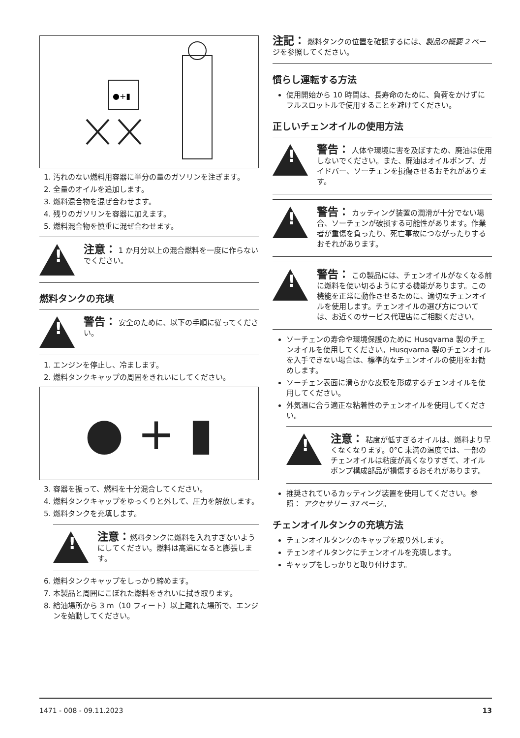●+▮
1. 汚れのない燃料用容器に半分の量のガソリンを注ぎます。
2. 全量のオイルを追加します。
3. 燃料混合物を混ぜ合わせます。
4. 残りのガソリンを容器に加えます。
5. 燃料混合物を慎重に混ぜ合わせます。
!
注意： 1 か月分以上の混合燃料を一度に作らないでください。
燃料タンクの充填
!
警告： 安全のために、以下の手順に従ってください。
1. エンジンを停止し、冷まします。
2. 燃料タンクキャップの周囲をきれいにしてください。
● + ▮
3. 容器を振って、燃料を十分混合してください。
4. 燃料タンクキャップをゆっくりと外して、圧力を解放します。
5. 燃料タンクを充填します。
!
注意：燃料タンクに燃料を入れすぎないようにしてください。燃料は高温になると膨張します。
6. 燃料タンクキャップをしっかり締めます。
7. 本製品と周囲にこぼれた燃料をきれいに拭き取ります。
8. 給油場所から 3 m（10 フィート）以上離れた場所で、エンジンを始動してください。
注記： 燃料タンクの位置を確認するには、製品の概要 2 ページを参照してください。
慣らし運転する方法
使用開始から 10 時間は、長寿命のために、負荷をかけずにフルスロットルで使用することを避けてください。
正しいチェンオイルの使用方法
!
警告： 人体や環境に害を及ぼすため、廃油は使用しないでください。また、廃油はオイルポンプ、ガイドバー、ソーチェンを損傷させるおそれがあります。
!
警告： カッティング装置の潤滑が十分でない場合、ソーチェンが破損する可能性があります。作業者が重傷を負ったり、死亡事故につながったりするおそれがあります。
!
警告： この製品には、チェンオイルがなくなる前に燃料を使い切るようにする機能があります。この機能を正常に動作させるために、適切なチェンオイルを使用します。チェンオイルの選び方については、お近くのサービス代理店にご相談ください。
ソーチェンの寿命や環境保護のために Husqvarna 製のチェンオイルを使用してください。Husqvarna 製のチェンオイルを入手できない場合は、標準的なチェンオイルの使用をお勧めします。
ソーチェン表面に滑らかな皮膜を形成するチェンオイルを使用してください。
外気温に合う適正な粘着性のチェンオイルを使用してください。
!
注意： 粘度が低すぎるオイルは、燃料より早くなくなります。0°C 未満の温度では、一部のチェンオイルは粘度が高くなりすぎて、オイルポンプ構成部品が損傷するおそれがあります。
推奨されているカッティング装置を使用してください。参照： アクセサリー 37 ページ。
チェンオイルタンクの充填方法
チェンオイルタンクのキャップを取り外します。
チェンオイルタンクにチェンオイルを充填します。
キャップをしっかりと取り付けます。
1471 - 008 - 09.11.2023 13